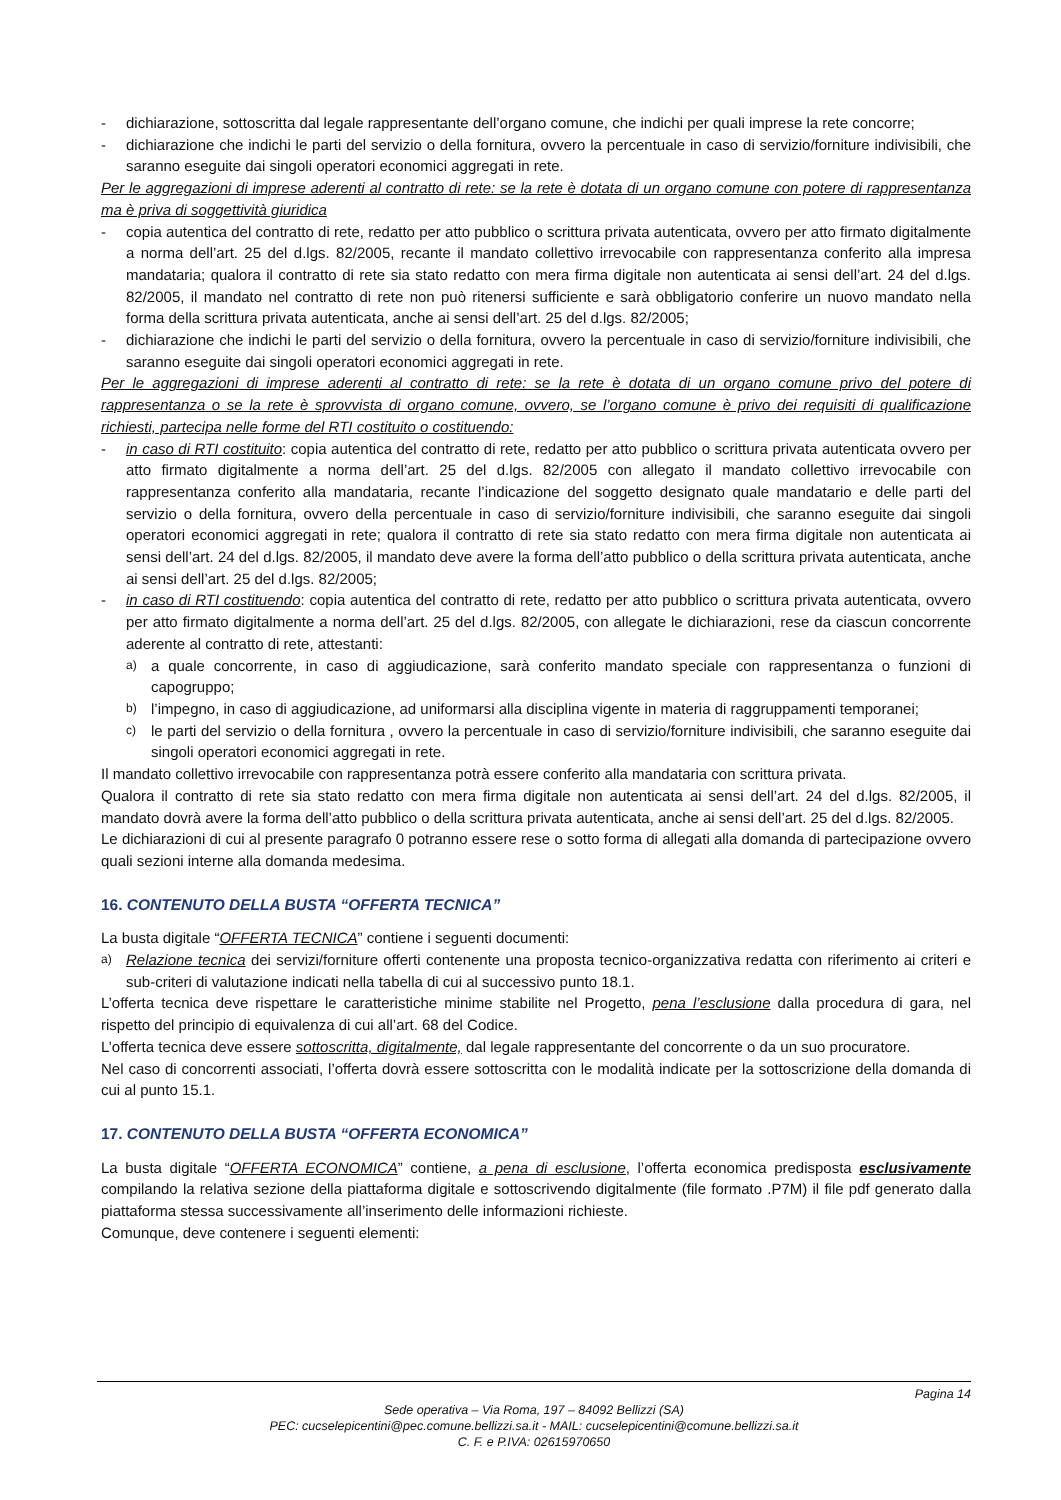- dichiarazione, sottoscritta dal legale rappresentante dell’organo comune, che indichi per quali imprese la rete concorre;
- dichiarazione che indichi le parti del servizio o della fornitura, ovvero la percentuale in caso di servizio/forniture indivisibili, che saranno eseguite dai singoli operatori economici aggregati in rete.
Per le aggregazioni di imprese aderenti al contratto di rete: se la rete è dotata di un organo comune con potere di rappresentanza ma è priva di soggettività giuridica
- copia autentica del contratto di rete, redatto per atto pubblico o scrittura privata autenticata, ovvero per atto firmato digitalmente a norma dell’art. 25 del d.lgs. 82/2005, recante il mandato collettivo irrevocabile con rappresentanza conferito alla impresa mandataria; qualora il contratto di rete sia stato redatto con mera firma digitale non autenticata ai sensi dell’art. 24 del d.lgs. 82/2005, il mandato nel contratto di rete non può ritenersi sufficiente e sarà obbligatorio conferire un nuovo mandato nella forma della scrittura privata autenticata, anche ai sensi dell’art. 25 del d.lgs. 82/2005;
- dichiarazione che indichi le parti del servizio o della fornitura, ovvero la percentuale in caso di servizio/forniture indivisibili, che saranno eseguite dai singoli operatori economici aggregati in rete.
Per le aggregazioni di imprese aderenti al contratto di rete: se la rete è dotata di un organo comune privo del potere di rappresentanza o se la rete è sprovvista di organo comune, ovvero, se l’organo comune è privo dei requisiti di qualificazione richiesti, partecipa nelle forme del RTI costituito o costituendo:
- in caso di RTI costituito: copia autentica del contratto di rete, redatto per atto pubblico o scrittura privata autenticata ovvero per atto firmato digitalmente a norma dell’art. 25 del d.lgs. 82/2005 con allegato il mandato collettivo irrevocabile con rappresentanza conferito alla mandataria, recante l’indicazione del soggetto designato quale mandatario e delle parti del servizio o della fornitura, ovvero della percentuale in caso di servizio/forniture indivisibili, che saranno eseguite dai singoli operatori economici aggregati in rete; qualora il contratto di rete sia stato redatto con mera firma digitale non autenticata ai sensi dell’art. 24 del d.lgs. 82/2005, il mandato deve avere la forma dell’atto pubblico o della scrittura privata autenticata, anche ai sensi dell’art. 25 del d.lgs. 82/2005;
- in caso di RTI costituendo: copia autentica del contratto di rete, redatto per atto pubblico o scrittura privata autenticata, ovvero per atto firmato digitalmente a norma dell’art. 25 del d.lgs. 82/2005, con allegate le dichiarazioni, rese da ciascun concorrente aderente al contratto di rete, attestanti:
a)
a quale concorrente, in caso di aggiudicazione, sarà conferito mandato speciale con rappresentanza o funzioni di capogruppo;
b)
l’impegno, in caso di aggiudicazione, ad uniformarsi alla disciplina vigente in materia di raggruppamenti temporanei;
c)
le parti del servizio o della fornitura , ovvero la percentuale in caso di servizio/forniture indivisibili, che saranno eseguite dai singoli operatori economici aggregati in rete.
Il mandato collettivo irrevocabile con rappresentanza potrà essere conferito alla mandataria con scrittura privata.
Qualora il contratto di rete sia stato redatto con mera firma digitale non autenticata ai sensi dell’art. 24 del d.lgs. 82/2005, il mandato dovrà avere la forma dell’atto pubblico o della scrittura privata autenticata, anche ai sensi dell’art. 25 del d.lgs. 82/2005.
Le dichiarazioni di cui al presente paragrafo 0 potranno essere rese o sotto forma di allegati alla domanda di partecipazione ovvero quali sezioni interne alla domanda medesima.
16. CONTENUTO DELLA BUSTA “OFFERTA TECNICA”
La busta digitale “OFFERTA TECNICA” contiene i seguenti documenti:
a)
Relazione tecnica dei servizi/forniture offerti contenente una proposta tecnico-organizzativa redatta con riferimento ai criteri e sub-criteri di valutazione indicati nella tabella di cui al successivo punto 18.1.
L’offerta tecnica deve rispettare le caratteristiche minime stabilite nel Progetto, pena l’esclusione dalla procedura di gara, nel rispetto del principio di equivalenza di cui all’art. 68 del Codice.
L’offerta tecnica deve essere sottoscritta, digitalmente, dal legale rappresentante del concorrente o da un suo procuratore.
Nel caso di concorrenti associati, l’offerta dovrà essere sottoscritta con le modalità indicate per la sottoscrizione della domanda di cui al punto 15.1.
17. CONTENUTO DELLA BUSTA “OFFERTA ECONOMICA”
La busta digitale “OFFERTA ECONOMICA” contiene, a pena di esclusione, l’offerta economica predisposta esclusivamente compilando la relativa sezione della piattaforma digitale e sottoscrivendo digitalmente (file formato .P7M) il file pdf generato dalla piattaforma stessa successivamente all’inserimento delle informazioni richieste.
Comunque, deve contenere i seguenti elementi:
Pagina 14
Sede operativa – Via Roma, 197 – 84092 Bellizzi (SA)
PEC: cucselepicentini@pec.comune.bellizzi.sa.it - MAIL: cucselepicentini@comune.bellizzi.sa.it
C. F. e P.IVA: 02615970650